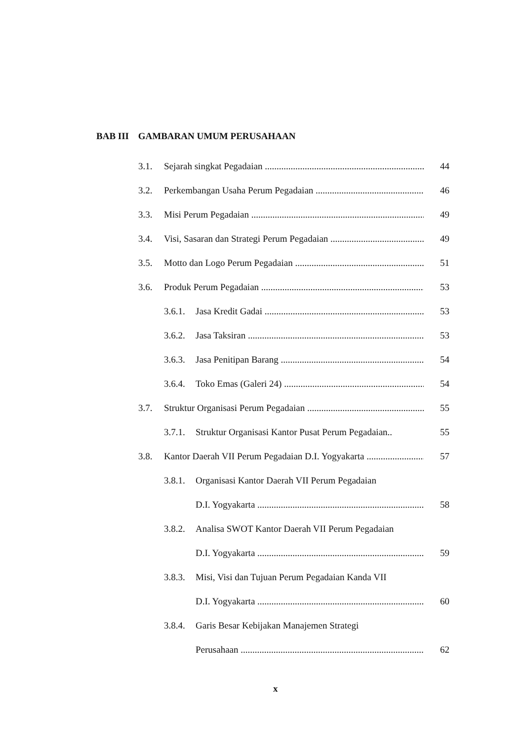BAB III GAMBARAN UMUM PERUSAHAAN
3.1. Sejarah singkat Pegadaian 44
3.2. Perkembangan Usaha Perum Pegadaian 46
3.3. Misi Perum Pegadaian 49
3.4. Visi, Sasaran dan Strategi Perum Pegadaian 49
3.5. Motto dan Logo Perum Pegadaian 51
3.6. Produk Perum Pegadaian 53
3.6.1. Jasa Kredit Gadai 53
3.6.2. Jasa Taksiran 53
3.6.3. Jasa Penitipan Barang 54
3.6.4. Toko Emas (Galeri 24) 54
3.7. Struktur Organisasi Perum Pegadaian 55
3.7.1. Struktur Organisasi Kantor Pusat Perum Pegadaian.. 55
3.8. Kantor Daerah VII Perum Pegadaian D.I. Yogyakarta 57
3.8.1. Organisasi Kantor Daerah VII Perum Pegadaian
D.I. Yogyakarta 58
3.8.2. Analisa SWOT Kantor Daerah VII Perum Pegadaian
D.I. Yogyakarta 59
3.8.3. Misi, Visi dan Tujuan Perum Pegadaian Kanda VII
D.I. Yogyakarta 60
3.8.4. Garis Besar Kebijakan Manajemen Strategi
Perusahaan 62
x